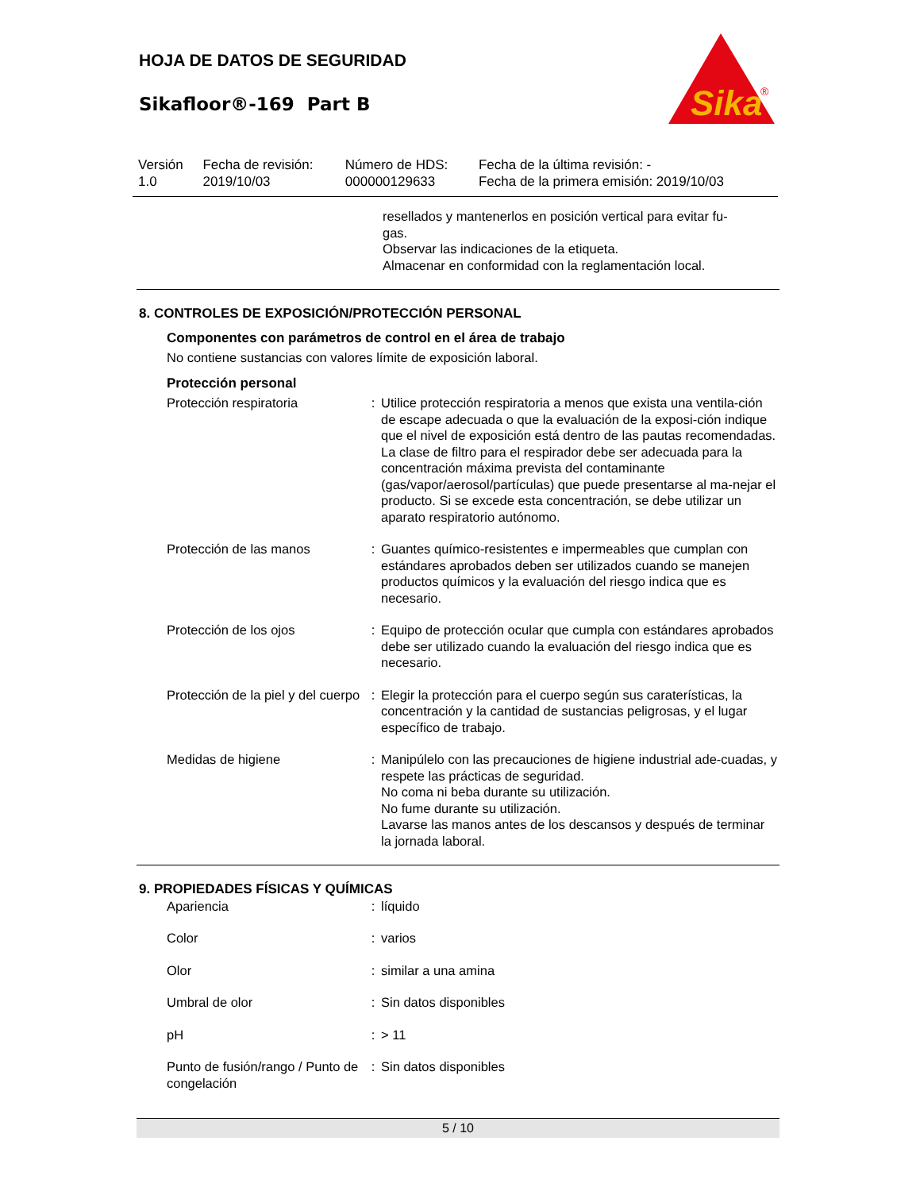HOJA DE DATOS DE SEGURIDAD
Sikafloor®-169 Part B
Sika
®
| Versión 1.0 | Fecha de revisión: 2019/10/03 | Número de HDS: 000000129633 | Fecha de la última revisión: - Fecha de la primera emisión: 2019/10/03 |
resellados y mantenerlos en posición vertical para evitar fu-
gas.
Observar las indicaciones de la etiqueta.
Almacenar en conformidad con la reglamentación local.
8. CONTROLES DE EXPOSICIÓN/PROTECCIÓN PERSONAL
Componentes con parámetros de control en el área de trabajo
No contiene sustancias con valores límite de exposición laboral.
Protección personal
| Protección respiratoria | : | Utilice protección respiratoria a menos que exista una ventila-ción de escape adecuada o que la evaluación de la exposi-ción indique que el nivel de exposición está dentro de las pautas recomendadas. La clase de filtro para el respirador debe ser adecuada para la concentración máxima prevista del contaminante (gas/vapor/aerosol/partículas) que puede presentarse al ma-nejar el producto. Si se excede esta concentración, se debe utilizar un aparato respiratorio autónomo. |
| Protección de las manos | : | Guantes químico-resistentes e impermeables que cumplan con estándares aprobados deben ser utilizados cuando se manejen productos químicos y la evaluación del riesgo indica que es necesario. |
| Protección de los ojos | : | Equipo de protección ocular que cumpla con estándares aprobados debe ser utilizado cuando la evaluación del riesgo indica que es necesario. |
| Protección de la piel y del cuerpo | : | Elegir la protección para el cuerpo según sus caraterísticas, la concentración y la cantidad de sustancias peligrosas, y el lugar específico de trabajo. |
| Medidas de higiene | : | Manipúlelo con las precauciones de higiene industrial ade-cuadas, y respete las prácticas de seguridad. No coma ni beba durante su utilización. No fume durante su utilización. Lavarse las manos antes de los descansos y después de terminar la jornada laboral. |
9. PROPIEDADES FÍSICAS Y QUÍMICAS
| Apariencia | : | líquido |
| Color | : | varios |
| Olor | : | similar a una amina |
| Umbral de olor | : | Sin datos disponibles |
| pH | : | > 11 |
| Punto de fusión/rango / Punto de congelación | : | Sin datos disponibles |
5 / 10